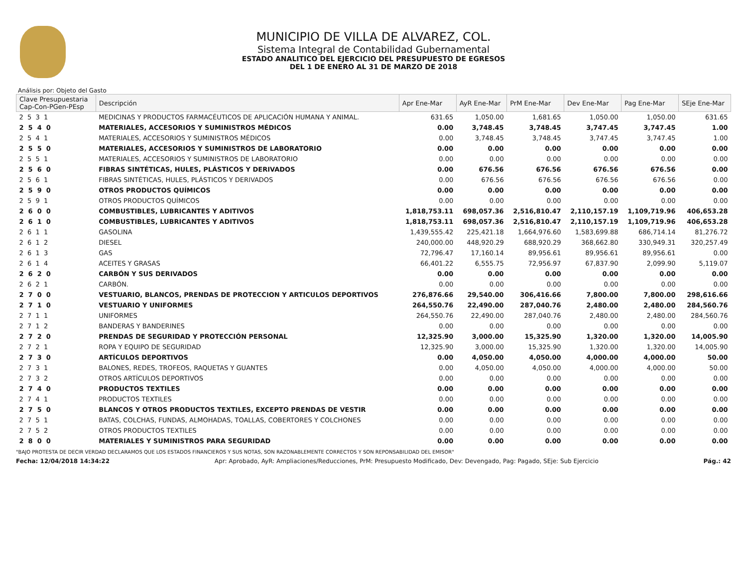MUNICIPIO DE VILLA DE ALVAREZ, COL.
Sistema Integral de Contabilidad Gubernamental
ESTADO ANALITICO DEL EJERCICIO DEL PRESUPUESTO DE EGRESOS
DEL 1 DE ENERO AL 31 DE MARZO DE 2018
Análisis por: Objeto del Gasto
| Clave Presupuestaria Cap-Con-PGen-PEsp | Descripción | Apr Ene-Mar | AyR Ene-Mar | PrM Ene-Mar | Dev Ene-Mar | Pag Ene-Mar | SEje Ene-Mar |
| --- | --- | --- | --- | --- | --- | --- | --- |
| 2 5 3 1 | MEDICINAS Y PRODUCTOS FARMACÉUTICOS DE APLICACIÓN HUMANA Y ANIMAL. | 631.65 | 1,050.00 | 1,681.65 | 1,050.00 | 1,050.00 | 631.65 |
| 2 5 4 0 | MATERIALES, ACCESORIOS Y SUMINISTROS MÉDICOS | 0.00 | 3,748.45 | 3,748.45 | 3,747.45 | 3,747.45 | 1.00 |
| 2 5 4 1 | MATERIALES, ACCESORIOS Y SUMINISTROS MÉDICOS | 0.00 | 3,748.45 | 3,748.45 | 3,747.45 | 3,747.45 | 1.00 |
| 2 5 5 0 | MATERIALES, ACCESORIOS Y SUMINISTROS DE LABORATORIO | 0.00 | 0.00 | 0.00 | 0.00 | 0.00 | 0.00 |
| 2 5 5 1 | MATERIALES, ACCESORIOS Y SUMINISTROS DE LABORATORIO | 0.00 | 0.00 | 0.00 | 0.00 | 0.00 | 0.00 |
| 2 5 6 0 | FIBRAS SINTÉTICAS, HULES, PLÁSTICOS Y DERIVADOS | 0.00 | 676.56 | 676.56 | 676.56 | 676.56 | 0.00 |
| 2 5 6 1 | FIBRAS SINTÉTICAS, HULES, PLÁSTICOS Y DERIVADOS | 0.00 | 676.56 | 676.56 | 676.56 | 676.56 | 0.00 |
| 2 5 9 0 | OTROS PRODUCTOS QUÍMICOS | 0.00 | 0.00 | 0.00 | 0.00 | 0.00 | 0.00 |
| 2 5 9 1 | OTROS PRODUCTOS QUÍMICOS | 0.00 | 0.00 | 0.00 | 0.00 | 0.00 | 0.00 |
| 2 6 0 0 | COMBUSTIBLES, LUBRICANTES Y ADITIVOS | 1,818,753.11 | 698,057.36 | 2,516,810.47 | 2,110,157.19 | 1,109,719.96 | 406,653.28 |
| 2 6 1 0 | COMBUSTIBLES, LUBRICANTES Y ADITIVOS | 1,818,753.11 | 698,057.36 | 2,516,810.47 | 2,110,157.19 | 1,109,719.96 | 406,653.28 |
| 2 6 1 1 | GASOLINA | 1,439,555.42 | 225,421.18 | 1,664,976.60 | 1,583,699.88 | 686,714.14 | 81,276.72 |
| 2 6 1 2 | DIESEL | 240,000.00 | 448,920.29 | 688,920.29 | 368,662.80 | 330,949.31 | 320,257.49 |
| 2 6 1 3 | GAS | 72,796.47 | 17,160.14 | 89,956.61 | 89,956.61 | 89,956.61 | 0.00 |
| 2 6 1 4 | ACEITES Y GRASAS | 66,401.22 | 6,555.75 | 72,956.97 | 67,837.90 | 2,099.90 | 5,119.07 |
| 2 6 2 0 | CARBÓN Y SUS DERIVADOS | 0.00 | 0.00 | 0.00 | 0.00 | 0.00 | 0.00 |
| 2 6 2 1 | CARBÓN. | 0.00 | 0.00 | 0.00 | 0.00 | 0.00 | 0.00 |
| 2 7 0 0 | VESTUARIO, BLANCOS, PRENDAS DE PROTECCION Y ARTICULOS DEPORTIVOS | 276,876.66 | 29,540.00 | 306,416.66 | 7,800.00 | 7,800.00 | 298,616.66 |
| 2 7 1 0 | VESTUARIO Y UNIFORMES | 264,550.76 | 22,490.00 | 287,040.76 | 2,480.00 | 2,480.00 | 284,560.76 |
| 2 7 1 1 | UNIFORMES | 264,550.76 | 22,490.00 | 287,040.76 | 2,480.00 | 2,480.00 | 284,560.76 |
| 2 7 1 2 | BANDERAS Y BANDERINES | 0.00 | 0.00 | 0.00 | 0.00 | 0.00 | 0.00 |
| 2 7 2 0 | PRENDAS DE SEGURIDAD Y PROTECCIÓN PERSONAL | 12,325.90 | 3,000.00 | 15,325.90 | 1,320.00 | 1,320.00 | 14,005.90 |
| 2 7 2 1 | ROPA Y EQUIPO DE SEGURIDAD | 12,325.90 | 3,000.00 | 15,325.90 | 1,320.00 | 1,320.00 | 14,005.90 |
| 2 7 3 0 | ARTÍCULOS DEPORTIVOS | 0.00 | 4,050.00 | 4,050.00 | 4,000.00 | 4,000.00 | 50.00 |
| 2 7 3 1 | BALONES, REDES, TROFEOS, RAQUETAS Y GUANTES | 0.00 | 4,050.00 | 4,050.00 | 4,000.00 | 4,000.00 | 50.00 |
| 2 7 3 2 | OTROS ARTÍCULOS DEPORTIVOS | 0.00 | 0.00 | 0.00 | 0.00 | 0.00 | 0.00 |
| 2 7 4 0 | PRODUCTOS TEXTILES | 0.00 | 0.00 | 0.00 | 0.00 | 0.00 | 0.00 |
| 2 7 4 1 | PRODUCTOS TEXTILES | 0.00 | 0.00 | 0.00 | 0.00 | 0.00 | 0.00 |
| 2 7 5 0 | BLANCOS Y OTROS PRODUCTOS TEXTILES, EXCEPTO PRENDAS DE VESTIR | 0.00 | 0.00 | 0.00 | 0.00 | 0.00 | 0.00 |
| 2 7 5 1 | BATAS, COLCHAS, FUNDAS, ALMOHADAS, TOALLAS, COBERTORES Y COLCHONES | 0.00 | 0.00 | 0.00 | 0.00 | 0.00 | 0.00 |
| 2 7 5 2 | OTROS PRODUCTOS TEXTILES | 0.00 | 0.00 | 0.00 | 0.00 | 0.00 | 0.00 |
| 2 8 0 0 | MATERIALES Y SUMINISTROS PARA SEGURIDAD | 0.00 | 0.00 | 0.00 | 0.00 | 0.00 | 0.00 |
"BAJO PROTESTA DE DECIR VERDAD DECLARAMOS QUE LOS ESTADOS FINANCIEROS Y SUS NOTAS, SON RAZONABLEMENTE CORRECTOS Y SON REPONSABILIDAD DEL EMISOR"
Fecha: 12/04/2018 14:34:22 Apr: Aprobado, AyR: Ampliaciones/Reducciones, PrM: Presupuesto Modificado, Dev: Devengado, Pag: Pagado, SEje: Sub Ejercicio Pág.: 42